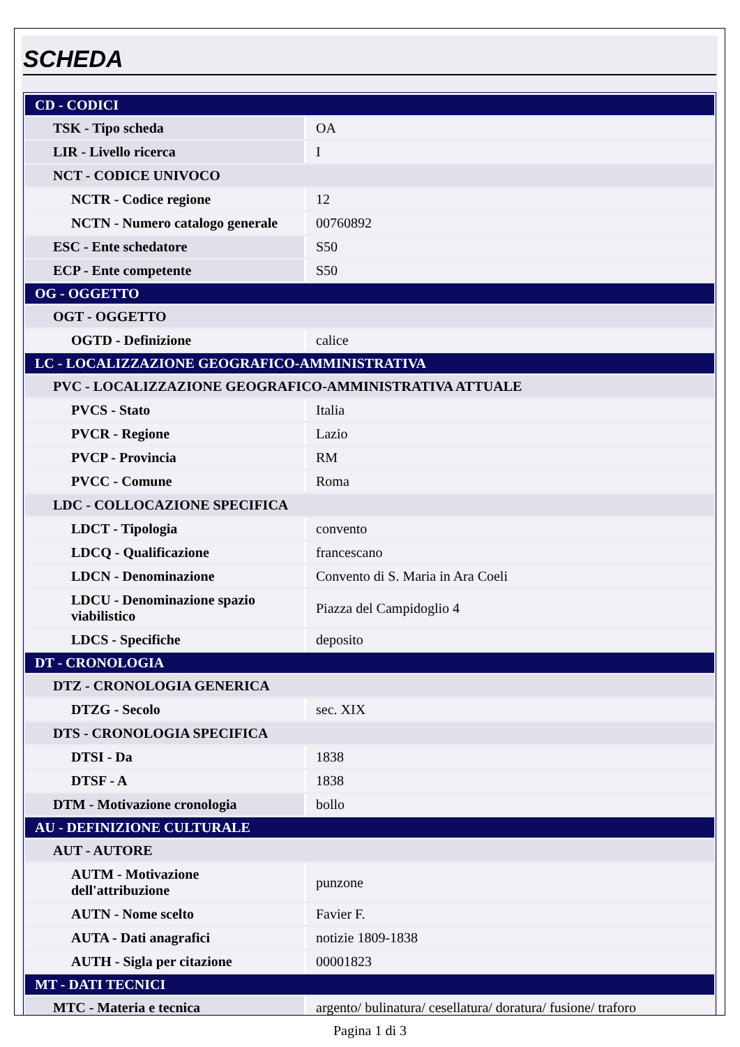SCHEDA
| CD - CODICI | |
| TSK - Tipo scheda | OA |
| LIR - Livello ricerca | I |
| NCT - CODICE UNIVOCO | |
| NCTR - Codice regione | 12 |
| NCTN - Numero catalogo generale | 00760892 |
| ESC - Ente schedatore | S50 |
| ECP - Ente competente | S50 |
| OG - OGGETTO | |
| OGT - OGGETTO | |
| OGTD - Definizione | calice |
| LC - LOCALIZZAZIONE GEOGRAFICO-AMMINISTRATIVA | |
| PVC - LOCALIZZAZIONE GEOGRAFICO-AMMINISTRATIVA ATTUALE | |
| PVCS - Stato | Italia |
| PVCR - Regione | Lazio |
| PVCP - Provincia | RM |
| PVCC - Comune | Roma |
| LDC - COLLOCAZIONE SPECIFICA | |
| LDCT - Tipologia | convento |
| LDCQ - Qualificazione | francescano |
| LDCN - Denominazione | Convento di S. Maria in Ara Coeli |
| LDCU - Denominazione spazio viabilistico | Piazza del Campidoglio 4 |
| LDCS - Specifiche | deposito |
| DT - CRONOLOGIA | |
| DTZ - CRONOLOGIA GENERICA | |
| DTZG - Secolo | sec. XIX |
| DTS - CRONOLOGIA SPECIFICA | |
| DTSI - Da | 1838 |
| DTSF - A | 1838 |
| DTM - Motivazione cronologia | bollo |
| AU - DEFINIZIONE CULTURALE | |
| AUT - AUTORE | |
| AUTM - Motivazione dell'attribuzione | punzone |
| AUTN - Nome scelto | Favier F. |
| AUTA - Dati anagrafici | notizie 1809-1838 |
| AUTH - Sigla per citazione | 00001823 |
| MT - DATI TECNICI | |
| MTC - Materia e tecnica | argento/ bulinatura/ cesellatura/ doratura/ fusione/ traforo |
Pagina 1 di 3